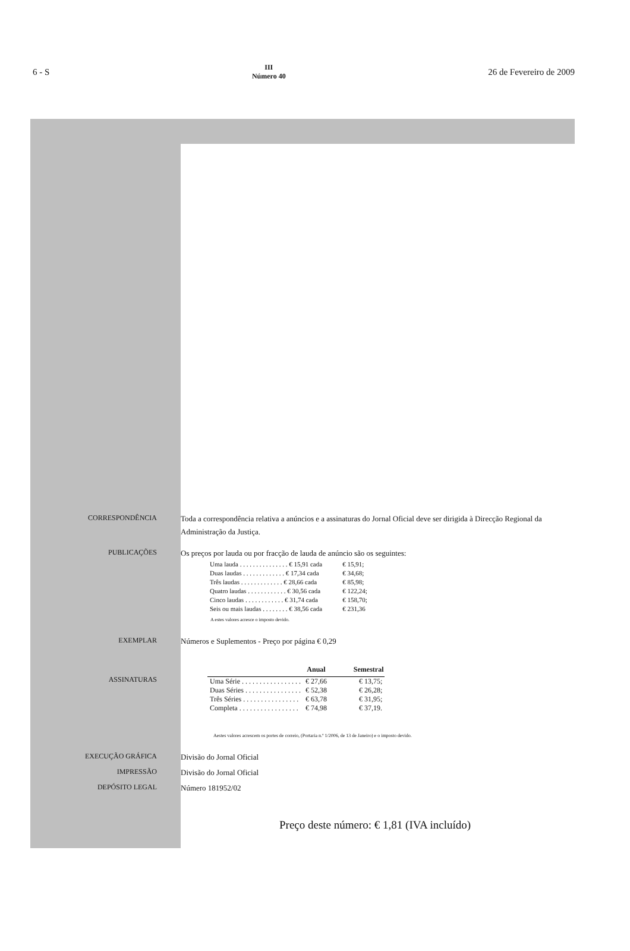6 - S
III
Número 40
26 de Fevereiro de 2009
CORRESPONDÊNCIA
Toda a correspondência relativa a anúncios e a assinaturas do Jornal Oficial deve ser dirigida à Direcção Regional da Administração da Justiça.
PUBLICAÇÕES
Os preços por lauda ou por fracção de lauda de anúncio são os seguintes:
| Uma lauda . . . . . . . . . . . . . . . € 15,91 cada | € 15,91; |
| Duas laudas . . . . . . . . . . . . . € 17,34 cada | € 34,68; |
| Três laudas . . . . . . . . . . . . . € 28,66 cada | € 85,98; |
| Quatro laudas . . . . . . . . . . . . € 30,56 cada | € 122,24; |
| Cinco laudas . . . . . . . . . . . . € 31,74 cada | € 158,70; |
| Seis ou mais laudas . . . . . . . . € 38,56 cada | € 231,36 |
A estes valores acresce o imposto devido.
EXEMPLAR
Números e Suplementos - Preço por página € 0,29
ASSINATURAS
| | Anual | Semestral |
| --- | --- | --- |
| Uma Série . . . . . . . . . . . . . . . . . | € 27,66 | € 13,75; |
| Duas Séries . . . . . . . . . . . . . . . . | € 52,38 | € 26,28; |
| Três Séries . . . . . . . . . . . . . . . . | € 63,78 | € 31,95; |
| Completa . . . . . . . . . . . . . . . . . | € 74,98 | € 37,19. |
Aestes valores acrescem os portes de correio, (Portaria n.º 1/2006, de 13 de Janeiro) e o imposto devido.
EXECUÇÃO GRÁFICA
Divisão do Jornal Oficial
IMPRESSÃO
Divisão do Jornal Oficial
DEPÓSITO LEGAL
Número 181952/02
Preço deste número: € 1,81 (IVA incluído)